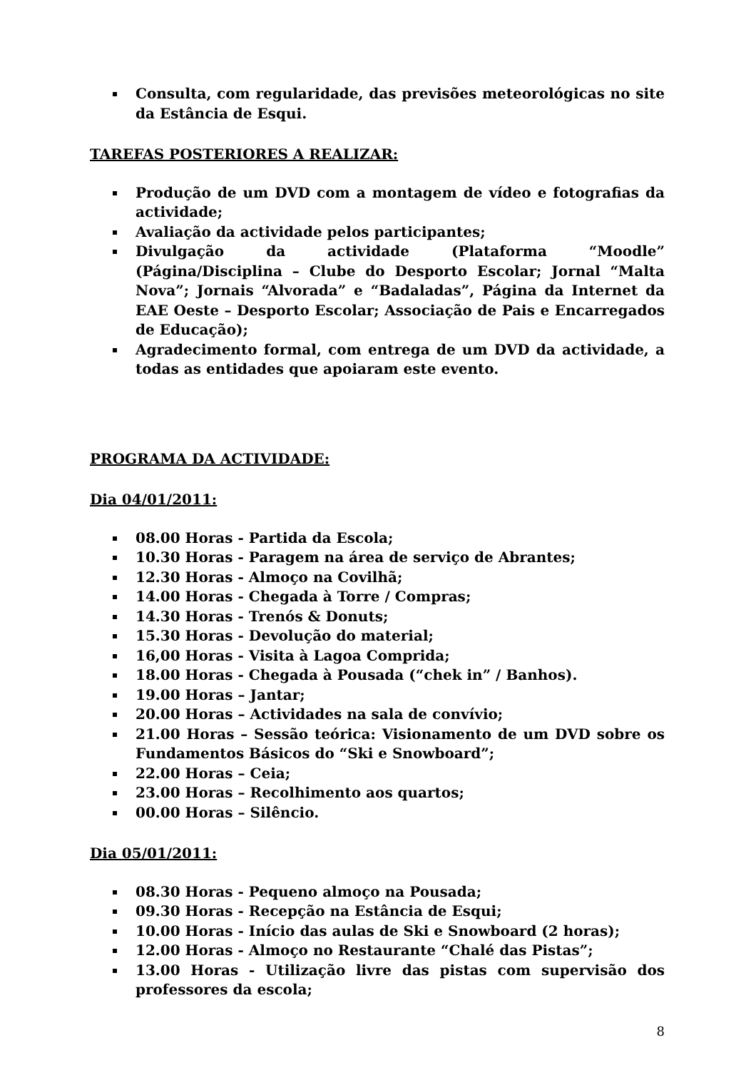Consulta, com regularidade, das previsões meteorológicas no site da Estância de Esqui.
TAREFAS POSTERIORES A REALIZAR:
Produção de um DVD com a montagem de vídeo e fotografias da actividade;
Avaliação da actividade pelos participantes;
Divulgação da actividade (Plataforma “Moodle” (Página/Disciplina – Clube do Desporto Escolar; Jornal “Malta Nova”; Jornais “Alvorada” e “Badaladas”, Página da Internet da EAE Oeste – Desporto Escolar; Associação de Pais e Encarregados de Educação);
Agradecimento formal, com entrega de um DVD da actividade, a todas as entidades que apoiaram este evento.
PROGRAMA DA ACTIVIDADE:
Dia 04/01/2011:
08.00 Horas - Partida da Escola;
10.30 Horas - Paragem na área de serviço de Abrantes;
12.30 Horas - Almoço na Covilhã;
14.00 Horas - Chegada à Torre / Compras;
14.30 Horas - Trenós & Donuts;
15.30 Horas - Devolução do material;
16,00 Horas - Visita à Lagoa Comprida;
18.00 Horas - Chegada à Pousada (“chek in” / Banhos).
19.00 Horas – Jantar;
20.00 Horas – Actividades na sala de convívio;
21.00 Horas – Sessão teórica: Visionamento de um DVD sobre os Fundamentos Básicos do “Ski e Snowboard”;
22.00 Horas – Ceia;
23.00 Horas – Recolhimento aos quartos;
00.00 Horas – Silêncio.
Dia 05/01/2011:
08.30 Horas - Pequeno almoço na Pousada;
09.30 Horas - Recepção na Estância de Esqui;
10.00 Horas - Início das aulas de Ski e Snowboard (2 horas);
12.00 Horas - Almoço no Restaurante “Chalé das Pistas”;
13.00 Horas - Utilização livre das pistas com supervisão dos professores da escola;
8